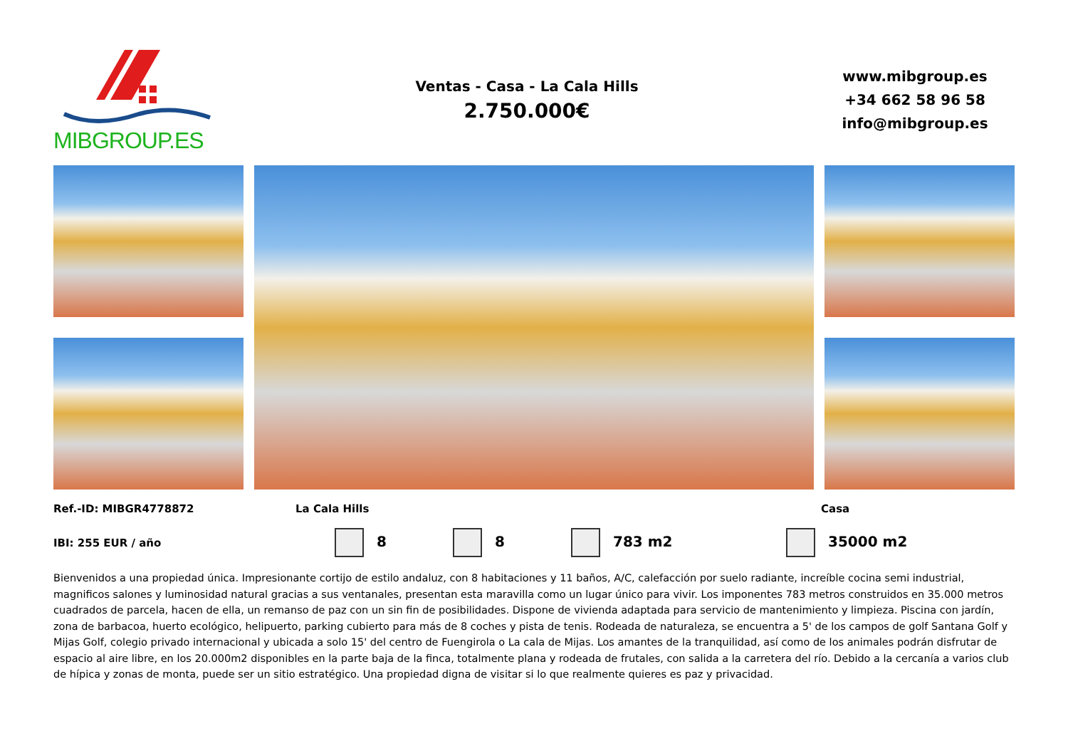MIBGROUP.ES
Ventas - Casa - La Cala Hills
2.750.000€
www.mibgroup.es
+34 662 58 96 58
info@mibgroup.es
Ref.-ID: MIBGR4778872 La Cala Hills Casa
IBI: 255 EUR / año 8 8 783 m2 35000 m2
Bienvenidos a una propiedad única. Impresionante cortijo de estilo andaluz, con 8 habitaciones y 11 baños, A/C, calefacción por suelo radiante, increíble cocina semi industrial, magnificos salones y luminosidad natural gracias a sus ventanales, presentan esta maravilla como un lugar único para vivir. Los imponentes 783 metros construidos en 35.000 metros cuadrados de parcela, hacen de ella, un remanso de paz con un sin fin de posibilidades. Dispone de vivienda adaptada para servicio de mantenimiento y limpieza. Piscina con jardín, zona de barbacoa, huerto ecológico, helipuerto, parking cubierto para más de 8 coches y pista de tenis. Rodeada de naturaleza, se encuentra a 5' de los campos de golf Santana Golf y Mijas Golf, colegio privado internacional y ubicada a solo 15' del centro de Fuengirola o La cala de Mijas. Los amantes de la tranquilidad, así como de los animales podrán disfrutar de espacio al aire libre, en los 20.000m2 disponibles en la parte baja de la finca, totalmente plana y rodeada de frutales, con salida a la carretera del río. Debido a la cercanía a varios club de hípica y zonas de monta, puede ser un sitio estratégico. Una propiedad digna de visitar si lo que realmente quieres es paz y privacidad.